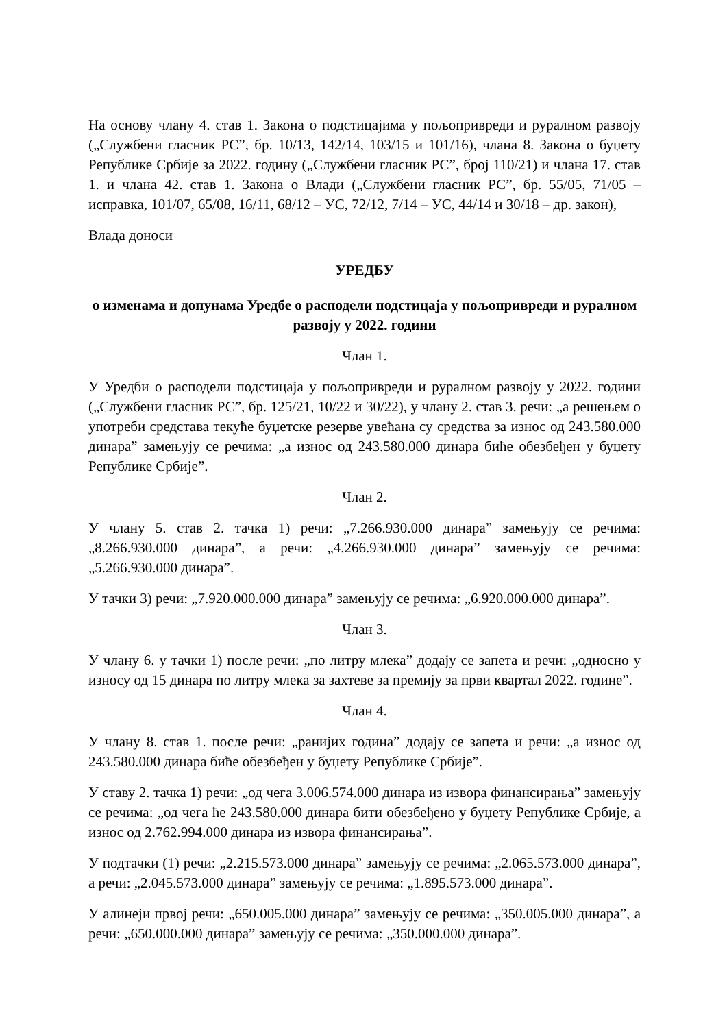На основу члану 4. став 1. Закона о подстицајима у пољопривреди и руралном развоју („Службени гласник РС”, бр. 10/13, 142/14, 103/15 и 101/16), члана 8. Закона о буџету Републике Србије за 2022. годину („Службени гласник РС”, број 110/21) и члана 17. став 1. и члана 42. став 1. Закона о Влади („Службени гласник РС”, бр. 55/05, 71/05 – исправка, 101/07, 65/08, 16/11, 68/12 – УС, 72/12, 7/14 – УС, 44/14 и 30/18 – др. закон),
Влада доноси
УРЕДБУ
о изменама и допунама Уредбе о расподели подстицаја у пољопривреди и руралном развоју у 2022. години
Члан 1.
У Уредби о расподели подстицаја у пољопривреди и руралном развоју у 2022. години („Службени гласник РС”, бр. 125/21, 10/22 и 30/22), у члану 2. став 3. речи: „а решењем о употреби средстава текуће буџетске резерве увећана су средства за износ од 243.580.000 динара” замењују се речима: „а износ од 243.580.000 динара биће обезбеђен у буџету Републике Србије”.
Члан 2.
У члану 5. став 2. тачка 1) речи: „7.266.930.000 динара” замењују се речима: „8.266.930.000 динара”, а речи: „4.266.930.000 динара” замењују се речима: „5.266.930.000 динара”.
У тачки 3) речи: „7.920.000.000 динара” замењују се речима: „6.920.000.000 динара”.
Члан 3.
У члану 6. у тачки 1) после речи: „по литру млека” додају се запета и речи: „односно у износу од 15 динара по литру млека за захтеве за премију за први квартал 2022. године”.
Члан 4.
У члану 8. став 1. после речи: „ранијих година” додају се запета и речи: „а износ од 243.580.000 динара биће обезбеђен у буџету Републике Србије”.
У ставу 2. тачка 1) речи: „од чега 3.006.574.000 динара из извора финансирања” замењују се речима: „од чега ће 243.580.000 динара бити обезбеђено у буџету Републике Србије, а износ од 2.762.994.000 динара из извора финансирања”.
У подтачки (1) речи: „2.215.573.000 динара” замењују се речима: „2.065.573.000 динара”, а речи: „2.045.573.000 динара” замењују се речима: „1.895.573.000 динара”.
У алинеји првој речи: „650.005.000 динара” замењују се речима: „350.005.000 динара”, а речи: „650.000.000 динара” замењују се речима: „350.000.000 динара”.